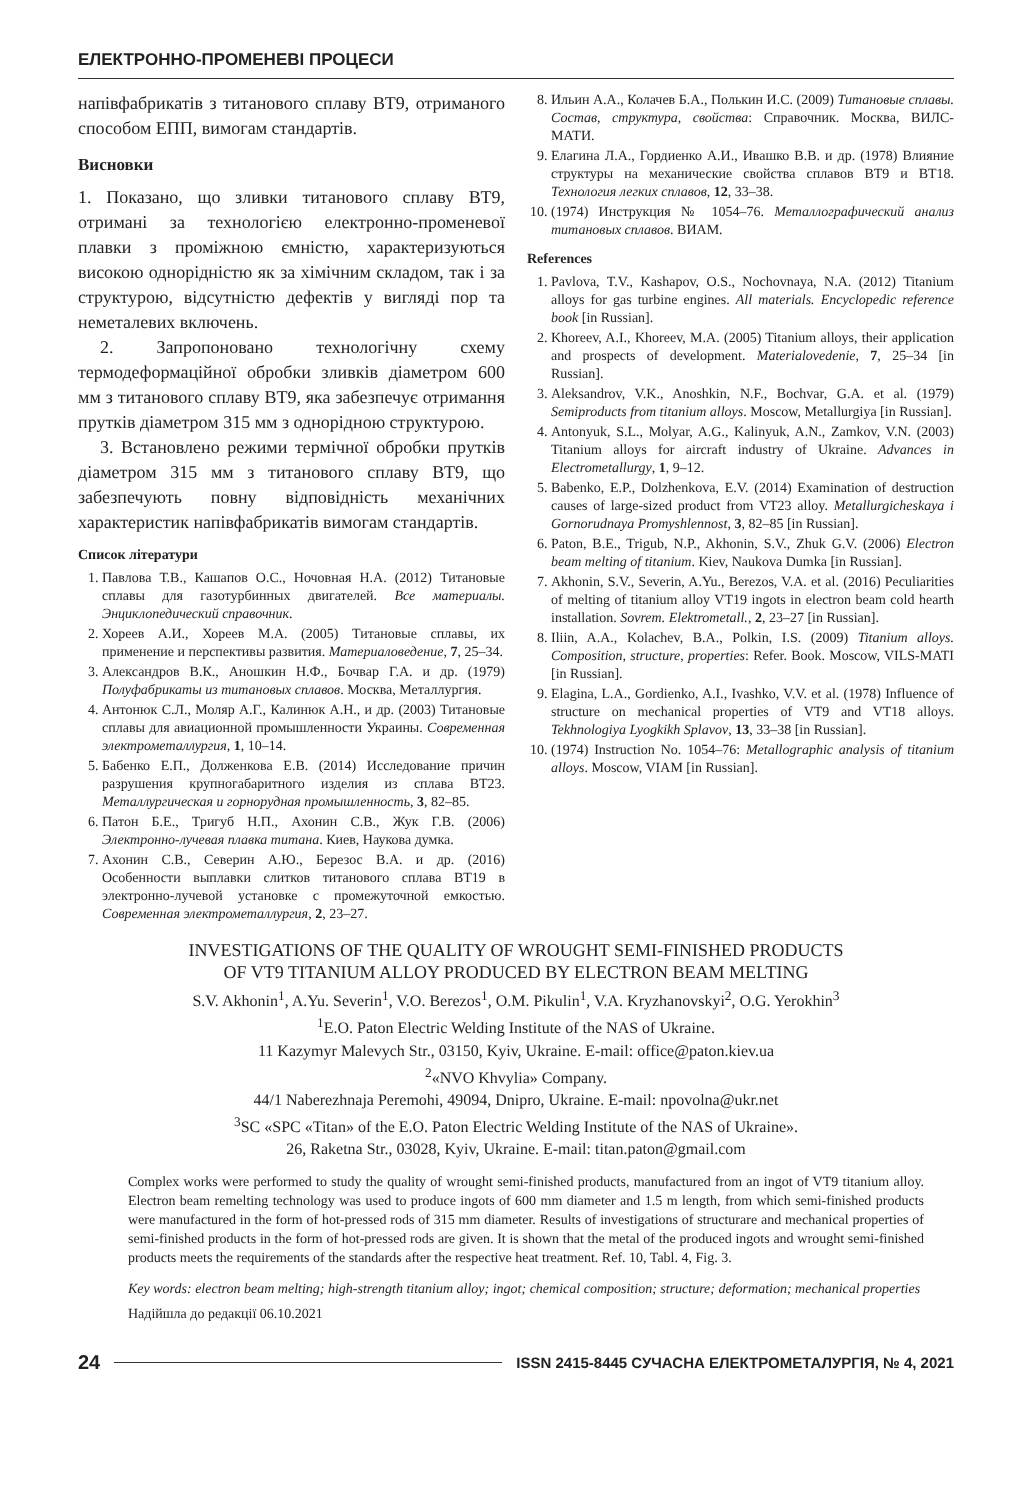ЕЛЕКТРОННО-ПРОМЕНЕВІ ПРОЦЕСИ
напівфабрикатів з титанового сплаву ВТ9, отриманого способом ЕПП, вимогам стандартів.
Висновки
1. Показано, що зливки титанового сплаву ВТ9, отримані за технологією електронно-променевої плавки з проміжною ємністю, характеризуються високою однорідністю як за хімічним складом, так і за структурою, відсутністю дефектів у вигляді пор та неметалевих включень.
2. Запропоновано технологічну схему термодеформаційної обробки зливків діаметром 600 мм з титанового сплаву ВТ9, яка забезпечує отримання прутків діаметром 315 мм з однорідною структурою.
3. Встановлено режими термічної обробки прутків діаметром 315 мм з титанового сплаву ВТ9, що забезпечують повну відповідність механічних характеристик напівфабрикатів вимогам стандартів.
Список літератури
1. Павлова Т.В., Кашапов О.С., Ночовная Н.А. (2012) Титановые сплавы для газотурбинных двигателей. Все материалы. Энциклопедический справочник.
2. Хореев А.И., Хореев М.А. (2005) Титановые сплавы, их применение и перспективы развития. Материаловедение, 7, 25–34.
3. Александров В.К., Аношкин Н.Ф., Бочвар Г.А. и др. (1979) Полуфабрикаты из титановых сплавов. Москва, Металлургия.
4. Антонюк С.Л., Моляр А.Г., Калинюк А.Н., и др. (2003) Титановые сплавы для авиационной промышленности Украины. Современная электрометаллургия, 1, 10–14.
5. Бабенко Е.П., Долженкова Е.В. (2014) Исследование причин разрушения крупногабаритного изделия из сплава ВТ23. Металлургическая и горнорудная промышленность, 3, 82–85.
6. Патон Б.Е., Тригуб Н.П., Ахонин С.В., Жук Г.В. (2006) Электронно-лучевая плавка титана. Киев, Наукова думка.
7. Ахонин С.В., Северин А.Ю., Березос В.А. и др. (2016) Особенности выплавки слитков титанового сплава ВТ19 в электронно-лучевой установке с промежуточной емкостью. Современная электрометаллургия, 2, 23–27.
8. Ильин А.А., Колачев Б.А., Полькин И.С. (2009) Титановые сплавы. Состав, структура, свойства: Справочник. Москва, ВИЛС-МАТИ.
9. Елагина Л.А., Гордиенко А.И., Ивашко В.В. и др. (1978) Влияние структуры на механические свойства сплавов ВТ9 и ВТ18. Технология легких сплавов, 12, 33–38.
10. (1974) Инструкция № 1054–76. Металлографический анализ титановых сплавов. ВИАМ.
References
1. Pavlova, T.V., Kashapov, O.S., Nochovnaya, N.A. (2012) Titanium alloys for gas turbine engines. All materials. Encyclopedic reference book [in Russian].
2. Khoreev, A.I., Khoreev, M.A. (2005) Titanium alloys, their application and prospects of development. Materialovedenie, 7, 25–34 [in Russian].
3. Aleksandrov, V.K., Anoshkin, N.F., Bochvar, G.A. et al. (1979) Semiproducts from titanium alloys. Moscow, Metallurgiya [in Russian].
4. Antonyuk, S.L., Molyar, A.G., Kalinyuk, A.N., Zamkov, V.N. (2003) Titanium alloys for aircraft industry of Ukraine. Advances in Electrometallurgy, 1, 9–12.
5. Babenko, E.P., Dolzhenkova, E.V. (2014) Examination of destruction causes of large-sized product from VT23 alloy. Metallurgicheskaya i Gornorudnaya Promyshlennost, 3, 82–85 [in Russian].
6. Paton, B.E., Trigub, N.P., Akhonin, S.V., Zhuk G.V. (2006) Electron beam melting of titanium. Kiev, Naukova Dumka [in Russian].
7. Akhonin, S.V., Severin, A.Yu., Berezos, V.A. et al. (2016) Peculiarities of melting of titanium alloy VT19 ingots in electron beam cold hearth installation. Sovrem. Elektrometall., 2, 23–27 [in Russian].
8. Iliin, A.A., Kolachev, B.A., Polkin, I.S. (2009) Titanium alloys. Composition, structure, properties: Refer. Book. Moscow, VILS-MATI [in Russian].
9. Elagina, L.A., Gordienko, A.I., Ivashko, V.V. et al. (1978) Influence of structure on mechanical properties of VT9 and VT18 alloys. Tekhnologiya Lyogkikh Splavov, 13, 33–38 [in Russian].
10. (1974) Instruction No. 1054–76: Metallographic analysis of titanium alloys. Moscow, VIAM [in Russian].
INVESTIGATIONS OF THE QUALITY OF WROUGHT SEMI-FINISHED PRODUCTS
OF VT9 TITANIUM ALLOY PRODUCED BY ELECTRON BEAM MELTING
S.V. Akhonin<sup>1</sup>, A.Yu. Severin<sup>1</sup>, V.O. Berezos<sup>1</sup>, O.M. Pikulin<sup>1</sup>, V.A. Kryzhanovskyi<sup>2</sup>, O.G. Yerokhin<sup>3</sup>
<sup>1</sup> E.O. Paton Electric Welding Institute of the NAS of Ukraine.
11 Kazymyr Malevych Str., 03150, Kyiv, Ukraine. E-mail: office@paton.kiev.ua
<sup>2</sup> «NVO Khvylia» Company.
44/1 Naberezhnaja Peremohi, 49094, Dnipro, Ukraine. E-mail: npovolna@ukr.net
<sup>3</sup> SC «SPC «Titan» of the E.O. Paton Electric Welding Institute of the NAS of Ukraine».
26, Raketna Str., 03028, Kyiv, Ukraine. E-mail: titan.paton@gmail.com
Complex works were performed to study the quality of wrought semi-finished products, manufactured from an ingot of VT9 titanium alloy. Electron beam remelting technology was used to produce ingots of 600 mm diameter and 1.5 m length, from which semi-finished products were manufactured in the form of hot-pressed rods of 315 mm diameter. Results of investigations of structurare and mechanical properties of semi-finished products in the form of hot-pressed rods are given. It is shown that the metal of the produced ingots and wrought semi-finished products meets the requirements of the standards after the respective heat treatment. Ref. 10, Tabl. 4, Fig. 3.
Key words: electron beam melting; high-strength titanium alloy; ingot; chemical composition; structure; deformation; mechanical properties
Надійшла до редакції 06.10.2021
24 ISSN 2415-8445 СУЧАСНА ЕЛЕКТРОМЕТАЛУРГІЯ, № 4, 2021